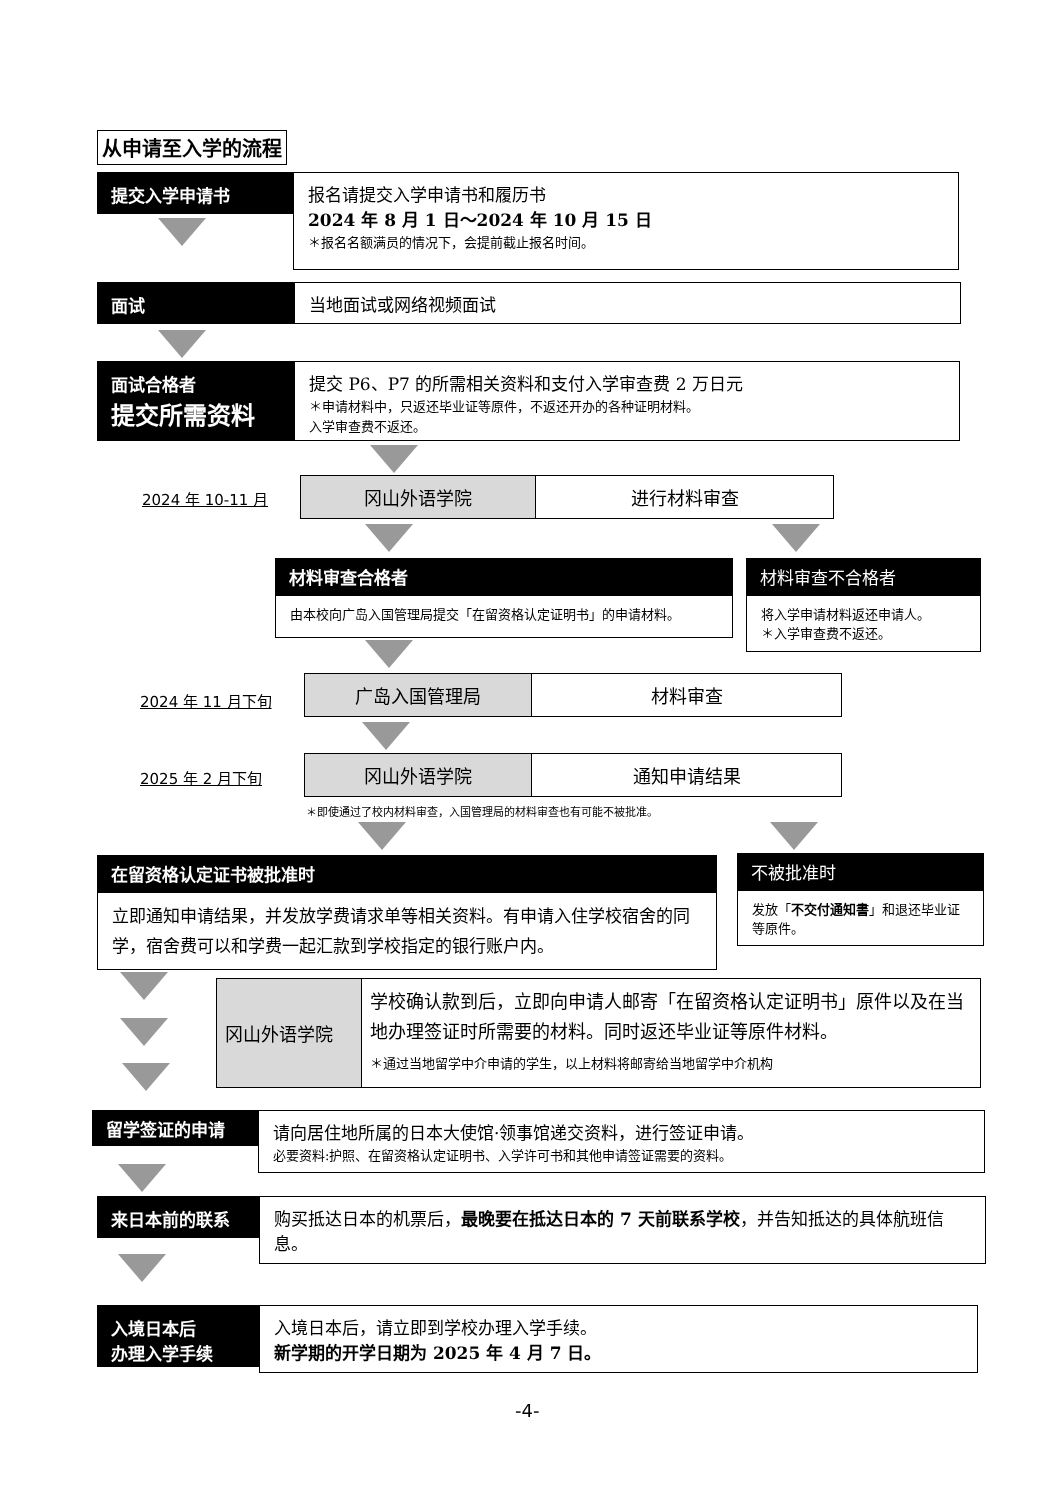从申请至入学的流程
提交入学申请书
报名请提交入学申请书和履历书
2024 年 8 月 1 日～2024 年 10 月 15 日
＊报名名额满员的情况下，会提前截止报名时间。
面试 当地面试或网络视频面试
面试合格者
提交所需资料
提交 P6、P7 的所需相关资料和支付入学审查费 2 万日元
＊申请材料中，只返还毕业证等原件，不返还开办的各种证明材料。
入学审查费不返还。
2024 年 10-11 月
冈山外语学院 进行材料审查
材料审查合格者
由本校向广岛入国管理局提交「在留资格认定证明书」的申请材料。
材料审查不合格者
将入学申请材料返还申请人。
＊入学审查费不返还。
2024 年 11 月下旬
广岛入国管理局 材料审查
2025 年 2 月下旬
冈山外语学院 通知申请结果
＊即使通过了校内材料审查，入国管理局的材料审查也有可能不被批准。
在留资格认定证书被批准时
立即通知申请结果，并发放学费请求单等相关资料。有申请入住学校宿舍的同学，宿舍费可以和学费一起汇款到学校指定的银行账户内。
不被批准时
发放「不交付通知書」和退还毕业证等原件。
冈山外语学院
学校确认款到后，立即向申请人邮寄「在留资格认定证明书」原件以及在当地办理签证时所需要的材料。同时返还毕业证等原件材料。
＊通过当地留学中介申请的学生，以上材料将邮寄给当地留学中介机构
留学签证的申请
请向居住地所属的日本大使馆·领事馆递交资料，进行签证申请。
必要资料:护照、在留资格认定证明书、入学许可书和其他申请签证需要的资料。
来日本前的联系
购买抵达日本的机票后，最晚要在抵达日本的 7 天前联系学校，并告知抵达的具体航班信息。
入境日本后
办理入学手续
入境日本后，请立即到学校办理入学手续。
新学期的开学日期为 2025 年 4 月 7 日。
-4-